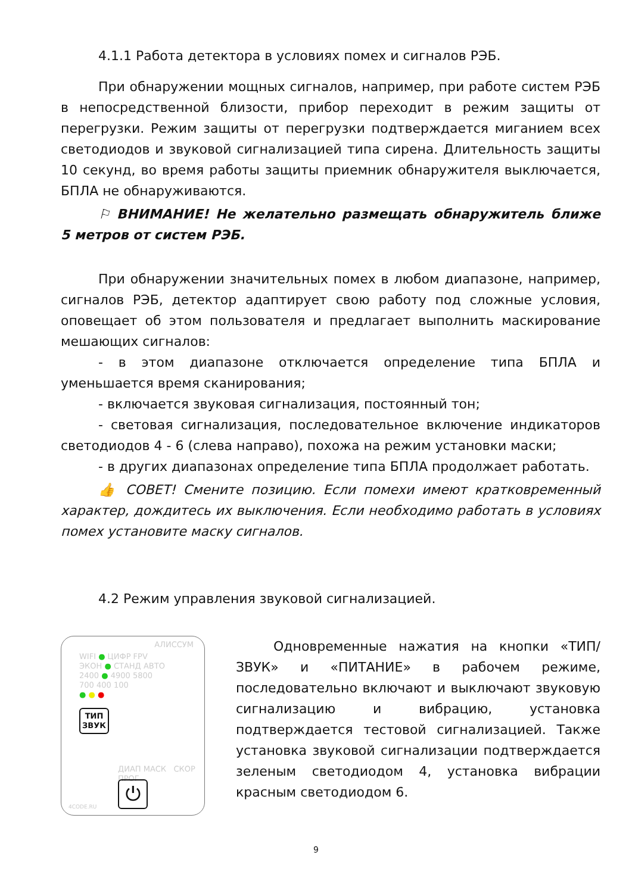4.1.1 Работа детектора в условиях помех и сигналов РЭБ.
При обнаружении мощных сигналов, например, при работе систем РЭБ в непосредственной близости, прибор переходит в режим защиты от перегрузки. Режим защиты от перегрузки подтверждается миганием всех светодиодов и звуковой сигнализацией типа сирена. Длительность защиты 10 секунд, во время работы защиты приемник обнаружителя выключается, БПЛА не обнаруживаются.
⚐ ВНИМАНИЕ! Не желательно размещать обнаружитель ближе 5 метров от систем РЭБ.
При обнаружении значительных помех в любом диапазоне, например, сигналов РЭБ, детектор адаптирует свою работу под сложные условия, оповещает об этом пользователя и предлагает выполнить маскирование мешающих сигналов:
- в этом диапазоне отключается определение типа БПЛА и уменьшается время сканирования;
- включается звуковая сигнализация, постоянный тон;
- световая сигнализация, последовательное включение индикаторов светодиодов 4 - 6 (слева направо), похожа на режим установки маски;
- в других диапазонах определение типа БПЛА продолжает работать.
👍 СОВЕТ! Смените позицию. Если помехи имеют кратковременный характер, дождитесь их выключения. Если необходимо работать в условиях помех установите маску сигналов.
4.2 Режим управления звуковой сигнализацией.
АЛИССУМ
WIFI ● ЦИФР FPV
ЭКОН ● СТАНД АВТО
2400 ● 4900 5800
700 400 100
● ● ●
ТИП
ЗВУК
ДИАП МАСК СКОР ПРОГ
⏻
4CODE.RU
Одновременные нажатия на кнопки «ТИП/ЗВУК» и «ПИТАНИЕ» в рабочем режиме, последовательно включают и выключают звуковую сигнализацию и вибрацию, установка подтверждается тестовой сигнализацией. Также установка звуковой сигнализации подтверждается зеленым светодиодом 4, установка вибрации красным светодиодом 6.
9